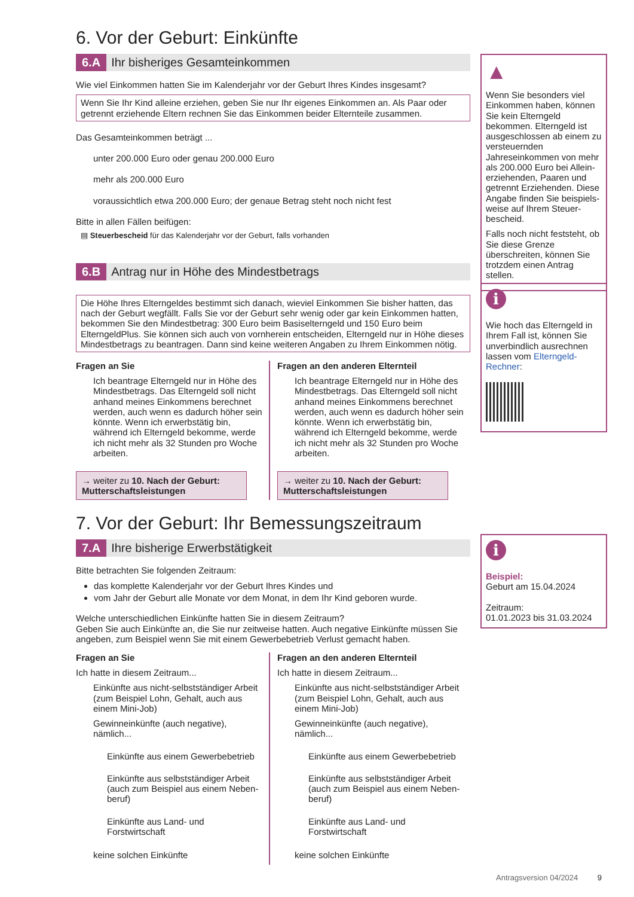6. Vor der Geburt: Einkünfte
6.A Ihr bisheriges Gesamteinkommen
Wie viel Einkommen hatten Sie im Kalenderjahr vor der Geburt Ihres Kindes insgesamt?
Wenn Sie Ihr Kind alleine erziehen, geben Sie nur Ihr eigenes Einkommen an. Als Paar oder getrennt erziehende Eltern rechnen Sie das Einkommen beider Elternteile zusammen.
Das Gesamteinkommen beträgt ...
unter 200.000 Euro oder genau 200.000 Euro
mehr als 200.000 Euro
voraussichtlich etwa 200.000 Euro; der genaue Betrag steht noch nicht fest
Bitte in allen Fällen beifügen:
▤ Steuerbescheid für das Kalenderjahr vor der Geburt, falls vorhanden
6.B Antrag nur in Höhe des Mindestbetrags
Die Höhe Ihres Elterngeldes bestimmt sich danach, wieviel Einkommen Sie bisher hatten, das nach der Geburt wegfällt. Falls Sie vor der Geburt sehr wenig oder gar kein Einkommen hatten, bekommen Sie den Mindestbetrag: 300 Euro beim Basiselterngeld und 150 Euro beim ElterngeldPlus. Sie können sich auch von vornherein entscheiden, Elterngeld nur in Höhe dieses Mindestbetrags zu beantragen. Dann sind keine weiteren Angaben zu Ihrem Einkommen nötig.
Fragen an Sie
Ich beantrage Elterngeld nur in Höhe des Mindestbetrags. Das Elterngeld soll nicht anhand meines Einkommens berechnet werden, auch wenn es dadurch höher sein könnte. Wenn ich erwerbstätig bin, während ich Elterngeld bekomme, werde ich nicht mehr als 32 Stunden pro Woche arbeiten.
→ weiter zu 10. Nach der Geburt: Mutterschaftsleistungen
Fragen an den anderen Elternteil
Ich beantrage Elterngeld nur in Höhe des Mindestbetrags. Das Elterngeld soll nicht anhand meines Einkommens berechnet werden, auch wenn es dadurch höher sein könnte. Wenn ich erwerbstätig bin, während ich Elterngeld bekomme, werde ich nicht mehr als 32 Stunden pro Woche arbeiten.
→ weiter zu 10. Nach der Geburt: Mutterschaftsleistungen
7. Vor der Geburt: Ihr Bemessungszeitraum
7.A Ihre bisherige Erwerbstätigkeit
Bitte betrachten Sie folgenden Zeitraum:
das komplette Kalenderjahr vor der Geburt Ihres Kindes und
vom Jahr der Geburt alle Monate vor dem Monat, in dem Ihr Kind geboren wurde.
Welche unterschiedlichen Einkünfte hatten Sie in diesem Zeitraum?
Geben Sie auch Einkünfte an, die Sie nur zeitweise hatten. Auch negative Einkünfte müssen Sie angeben, zum Beispiel wenn Sie mit einem Gewerbebetrieb Verlust gemacht haben.
Fragen an Sie
Ich hatte in diesem Zeitraum...
Einkünfte aus nicht-selbstständiger Arbeit (zum Beispiel Lohn, Gehalt, auch aus einem Mini-Job)
Gewinneinkünfte (auch negative), nämlich...
Einkünfte aus einem Gewerbebetrieb
Einkünfte aus selbstständiger Arbeit (auch zum Beispiel aus einem Neben-beruf)
Einkünfte aus Land- und Forstwirtschaft
keine solchen Einkünfte
Fragen an den anderen Elternteil
Ich hatte in diesem Zeitraum...
Einkünfte aus nicht-selbstständiger Arbeit (zum Beispiel Lohn, Gehalt, auch aus einem Mini-Job)
Gewinneinkünfte (auch negative), nämlich...
Einkünfte aus einem Gewerbebetrieb
Einkünfte aus selbstständiger Arbeit (auch zum Beispiel aus einem Neben-beruf)
Einkünfte aus Land- und Forstwirtschaft
keine solchen Einkünfte
▲
Wenn Sie besonders viel Einkommen haben, können Sie kein Elterngeld bekommen. Elterngeld ist ausgeschlossen ab einem zu versteuernden Jahreseinkommen von mehr als 200.000 Euro bei Allein-erziehenden, Paaren und getrennt Erziehenden. Diese Angabe finden Sie beispiels-weise auf Ihrem Steuer-bescheid.
Falls noch nicht feststeht, ob Sie diese Grenze überschreiten, können Sie trotzdem einen Antrag stellen.
i
Wie hoch das Elterngeld in Ihrem Fall ist, können Sie unverbindlich ausrechnen lassen vom Elterngeld-Rechner:
i
Beispiel:
Geburt am 15.04.2024
Zeitraum:
01.01.2023 bis 31.03.2024
Antragsversion 04/2024 9